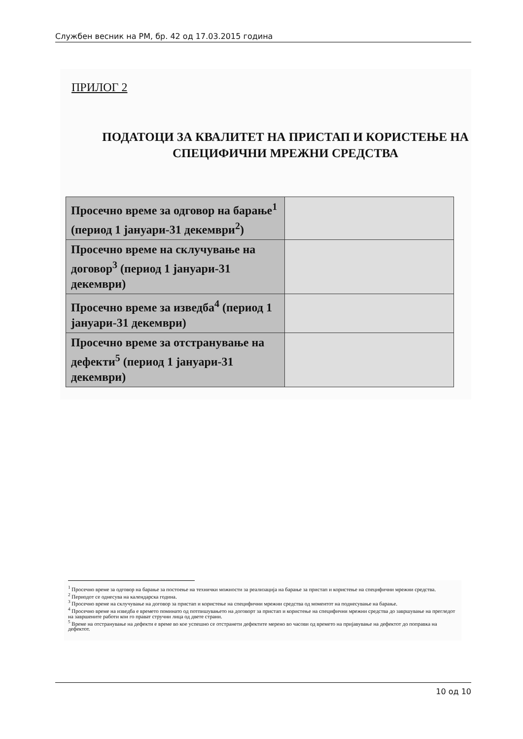Службен весник на РМ, бр. 42 од 17.03.2015 година
ПРИЛОГ 2
ПОДАТОЦИ ЗА КВАЛИТЕТ НА ПРИСТАП И КОРИСТЕЊЕ НА СПЕЦИФИЧНИ МРЕЖНИ СРЕДСТВА
| Просечно време за одговор на барање<sup>1</sup> (период 1 јануари-31 декември<sup>2</sup>) | |
| Просечно време на склучување на договор<sup>3</sup> (период 1 јануари-31 декември) | |
| Просечно време за изведба<sup>4</sup> (период 1 јануари-31 декември) | |
| Просечно време за отстранување на дефекти<sup>5</sup> (период 1 јануари-31 декември) | |
<sup>1</sup> Просечно време за одговор на барање за постоење на технички можности за реализација на барање за пристап и користење на специфични мрежни средства.
<sup>2</sup> Периодот се однесува на календарска година.
<sup>3</sup> Просечно време на склучување на договор за пристап и користење на специфични мрежни средства од моментот на поднесување на барање.
<sup>4</sup> Просечно време на изведба е времето поминато од потпишувањето на договорт за пристап и користење на специфични мрежни средства до завршување на прегледот на завршените работи кои го прават стручни лица од двете страни.
<sup>5</sup> Време на отстранување на дефекти е време во кое успешно се отстранети дефектите мерено во часови од времето на пријавување на дефектот до поправка на дефектот.
10 од 10